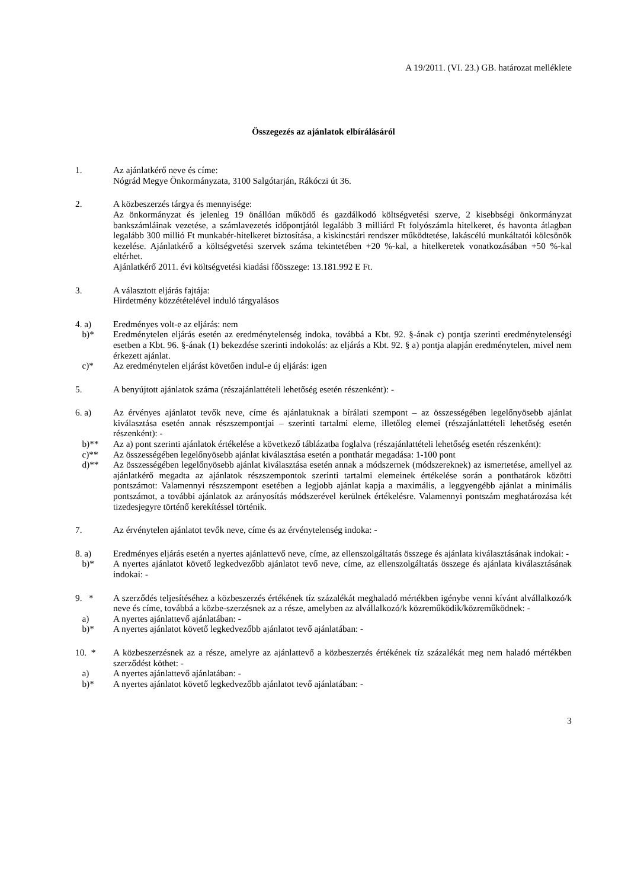A 19/2011. (VI. 23.) GB. határozat melléklete
Összegezés az ajánlatok elbírálásáról
1. Az ajánlatkérő neve és címe:
Nógrád Megye Önkormányzata, 3100 Salgótarján, Rákóczi út 36.
2. A közbeszerzés tárgya és mennyisége:
Az önkormányzat és jelenleg 19 önállóan működő és gazdálkodó költségvetési szerve, 2 kisebbségi önkormányzat bankszámláinak vezetése, a számlavezetés időpontjától legalább 3 milliárd Ft folyószámla hitelkeret, és havonta átlagban legalább 300 millió Ft munkabér-hitelkeret biztosítása, a kiskincstári rendszer működtetése, lakáscélú munkáltatói kölcsönök kezelése. Ajánlatkérő a költségvetési szervek száma tekintetében +20 %-kal, a hitelkeretek vonatkozásában +50 %-kal eltérhet.
Ajánlatkérő 2011. évi költségvetési kiadási főösszege: 13.181.992 E Ft.
3. A választott eljárás fajtája:
Hirdetmény közzétételével induló tárgyalásos
4. a) Eredményes volt-e az eljárás: nem
b)* Eredménytelen eljárás esetén az eredménytelenség indoka, továbbá a Kbt. 92. §-ának c) pontja szerinti eredménytelenségi esetben a Kbt. 96. §-ának (1) bekezdése szerinti indokolás: az eljárás a Kbt. 92. § a) pontja alapján eredménytelen, mivel nem érkezett ajánlat.
c)* Az eredménytelen eljárást követően indul-e új eljárás: igen
5. A benyújtott ajánlatok száma (részajánlattételi lehetőség esetén részenként): -
6. a) Az érvényes ajánlatot tevők neve, címe és ajánlatuknak a bírálati szempont – az összességében legelőnyösebb ajánlat kiválasztása esetén annak részszempontjai – szerinti tartalmi eleme, illetőleg elemei (részajánlattételi lehetőség esetén részenként): -
b)** Az a) pont szerinti ajánlatok értékelése a következő táblázatba foglalva (részajánlattételi lehetőség esetén részenként):
c)** Az összességében legelőnyösebb ajánlat kiválasztása esetén a ponthatár megadása: 1-100 pont
d)** Az összességében legelőnyösebb ajánlat kiválasztása esetén annak a módszernek (módszereknek) az ismertetése, amellyel az ajánlatkérő megadta az ajánlatok részszempontok szerinti tartalmi elemeinek értékelése során a ponthatárok közötti pontszámot: Valamennyi részszempont esetében a legjobb ajánlat kapja a maximális, a leggyengébb ajánlat a minimális pontszámot, a további ajánlatok az arányosítás módszerével kerülnek értékelésre. Valamennyi pontszám meghatározása két tizedesjegyre történő kerekítéssel történik.
7. Az érvénytelen ajánlatot tevők neve, címe és az érvénytelenség indoka: -
8. a) Eredményes eljárás esetén a nyertes ajánlattevő neve, címe, az ellenszolgáltatás összege és ajánlata kiválasztásának indokai: -
b)* A nyertes ajánlatot követő legkedvezőbb ajánlatot tevő neve, címe, az ellenszolgáltatás összege és ajánlata kiválasztásának indokai: -
9. * A szerződés teljesítéséhez a közbeszerzés értékének tíz százalékát meghaladó mértékben igénybe venni kívánt alvállalkozó/k neve és címe, továbbá a közbe-szerzésnek az a része, amelyben az alvállalkozó/k közreműködik/közreműködnek: -
a) A nyertes ajánlattevő ajánlatában: -
b)* A nyertes ajánlatot követő legkedvezőbb ajánlatot tevő ajánlatában: -
10. * A közbeszerzésnek az a része, amelyre az ajánlattevő a közbeszerzés értékének tíz százalékát meg nem haladó mértékben szerződést köthet: -
a) A nyertes ajánlattevő ajánlatában: -
b)* A nyertes ajánlatot követő legkedvezőbb ajánlatot tevő ajánlatában: -
3